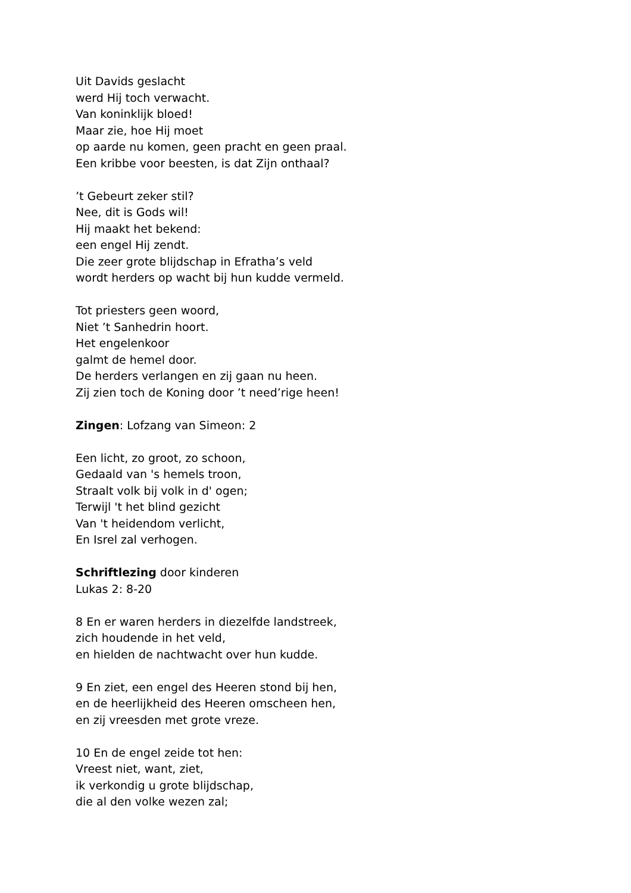Uit Davids geslacht
werd Hij toch verwacht.
Van koninklijk bloed!
Maar zie, hoe Hij moet
op aarde nu komen, geen pracht en geen praal.
Een kribbe voor beesten, is dat Zijn onthaal?
’t Gebeurt zeker stil?
Nee, dit is Gods wil!
Hij maakt het bekend:
een engel Hij zendt.
Die zeer grote blijdschap in Efratha’s veld
wordt herders op wacht bij hun kudde vermeld.
Tot priesters geen woord,
Niet ’t Sanhedrin hoort.
Het engelenkoor
galmt de hemel door.
De herders verlangen en zij gaan nu heen.
Zij zien toch de Koning door ’t need’rige heen!
Zingen: Lofzang van Simeon: 2
Een licht, zo groot, zo schoon,
Gedaald van 's hemels troon,
Straalt volk bij volk in d' ogen;
Terwijl 't het blind gezicht
Van 't heidendom verlicht,
En Isrel zal verhogen.
Schriftlezing door kinderen
Lukas 2: 8-20
8 En er waren herders in diezelfde landstreek,
zich houdende in het veld,
en hielden de nachtwacht over hun kudde.
9 En ziet, een engel des Heeren stond bij hen,
en de heerlijkheid des Heeren omscheen hen,
en zij vreesden met grote vreze.
10 En de engel zeide tot hen:
Vreest niet, want, ziet,
ik verkondig u grote blijdschap,
die al den volke wezen zal;